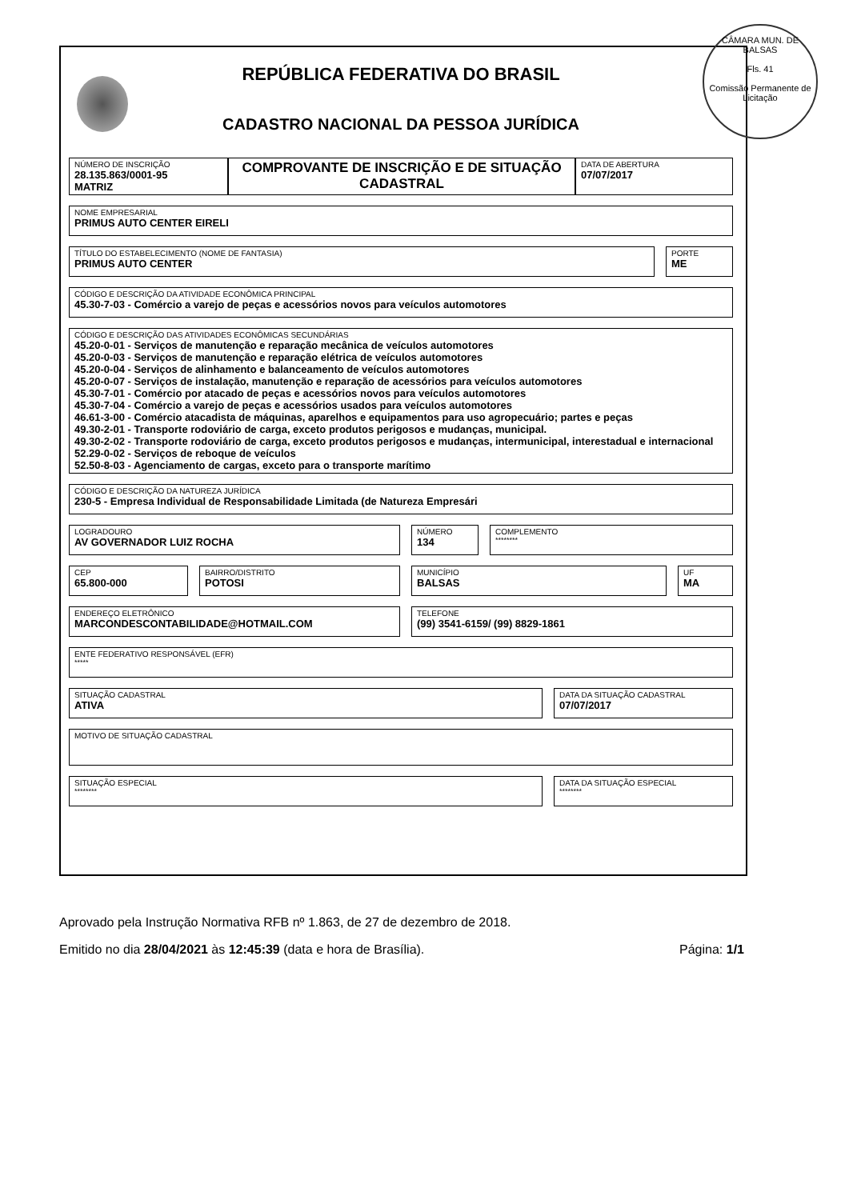CÂMARA MUN. DE BALSAS
Fls. 41
Comissão Permanente de Licitação
REPÚBLICA FEDERATIVA DO BRASIL
CADASTRO NACIONAL DA PESSOA JURÍDICA
NÚMERO DE INSCRIÇÃO
28.135.863/0001-95
MATRIZ
COMPROVANTE DE INSCRIÇÃO E DE SITUAÇÃO CADASTRAL
DATA DE ABERTURA
07/07/2017
NOME EMPRESARIAL
PRIMUS AUTO CENTER EIRELI
TÍTULO DO ESTABELECIMENTO (NOME DE FANTASIA)
PRIMUS AUTO CENTER
PORTE
ME
CÓDIGO E DESCRIÇÃO DA ATIVIDADE ECONÔMICA PRINCIPAL
45.30-7-03 - Comércio a varejo de peças e acessórios novos para veículos automotores
CÓDIGO E DESCRIÇÃO DAS ATIVIDADES ECONÔMICAS SECUNDÁRIAS
45.20-0-01 - Serviços de manutenção e reparação mecânica de veículos automotores
45.20-0-03 - Serviços de manutenção e reparação elétrica de veículos automotores
45.20-0-04 - Serviços de alinhamento e balanceamento de veículos automotores
45.20-0-07 - Serviços de instalação, manutenção e reparação de acessórios para veículos automotores
45.30-7-01 - Comércio por atacado de peças e acessórios novos para veículos automotores
45.30-7-04 - Comércio a varejo de peças e acessórios usados para veículos automotores
46.61-3-00 - Comércio atacadista de máquinas, aparelhos e equipamentos para uso agropecuário; partes e peças
49.30-2-01 - Transporte rodoviário de carga, exceto produtos perigosos e mudanças, municipal.
49.30-2-02 - Transporte rodoviário de carga, exceto produtos perigosos e mudanças, intermunicipal, interestadual e internacional
52.29-0-02 - Serviços de reboque de veículos
52.50-8-03 - Agenciamento de cargas, exceto para o transporte marítimo
CÓDIGO E DESCRIÇÃO DA NATUREZA JURÍDICA
230-5 - Empresa Individual de Responsabilidade Limitada (de Natureza Empresári
LOGRADOURO
AV GOVERNADOR LUIZ ROCHA
NÚMERO
134
COMPLEMENTO
********
CEP
65.800-000
BAIRRO/DISTRITO
POTOSI
MUNICÍPIO
BALSAS
UF
MA
ENDEREÇO ELETRÔNICO
MARCONDESCONTABILIDADE@HOTMAIL.COM
TELEFONE
(99) 3541-6159/ (99) 8829-1861
ENTE FEDERATIVO RESPONSÁVEL (EFR)
*****
SITUAÇÃO CADASTRAL
ATIVA
DATA DA SITUAÇÃO CADASTRAL
07/07/2017
MOTIVO DE SITUAÇÃO CADASTRAL
SITUAÇÃO ESPECIAL
********
DATA DA SITUAÇÃO ESPECIAL
********
Aprovado pela Instrução Normativa RFB nº 1.863, de 27 de dezembro de 2018.
Emitido no dia 28/04/2021 às 12:45:39 (data e hora de Brasília). Página: 1/1